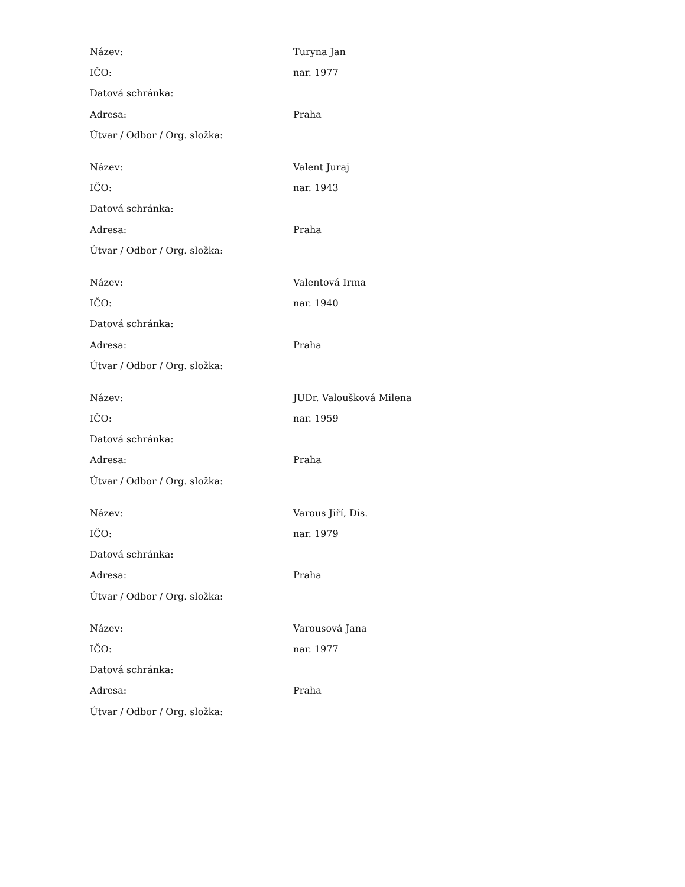| Název: | Turyna Jan |
| IČO: | nar. 1977 |
| Datová schránka: | |
| Adresa: | Praha |
| Útvar / Odbor / Org. složka: | |
| Název: | Valent Juraj |
| IČO: | nar. 1943 |
| Datová schránka: | |
| Adresa: | Praha |
| Útvar / Odbor / Org. složka: | |
| Název: | Valentová Irma |
| IČO: | nar. 1940 |
| Datová schránka: | |
| Adresa: | Praha |
| Útvar / Odbor / Org. složka: | |
| Název: | JUDr. Valoušková Milena |
| IČO: | nar. 1959 |
| Datová schránka: | |
| Adresa: | Praha |
| Útvar / Odbor / Org. složka: | |
| Název: | Varous Jiří, Dis. |
| IČO: | nar. 1979 |
| Datová schránka: | |
| Adresa: | Praha |
| Útvar / Odbor / Org. složka: | |
| Název: | Varousová Jana |
| IČO: | nar. 1977 |
| Datová schránka: | |
| Adresa: | Praha |
| Útvar / Odbor / Org. složka: | |